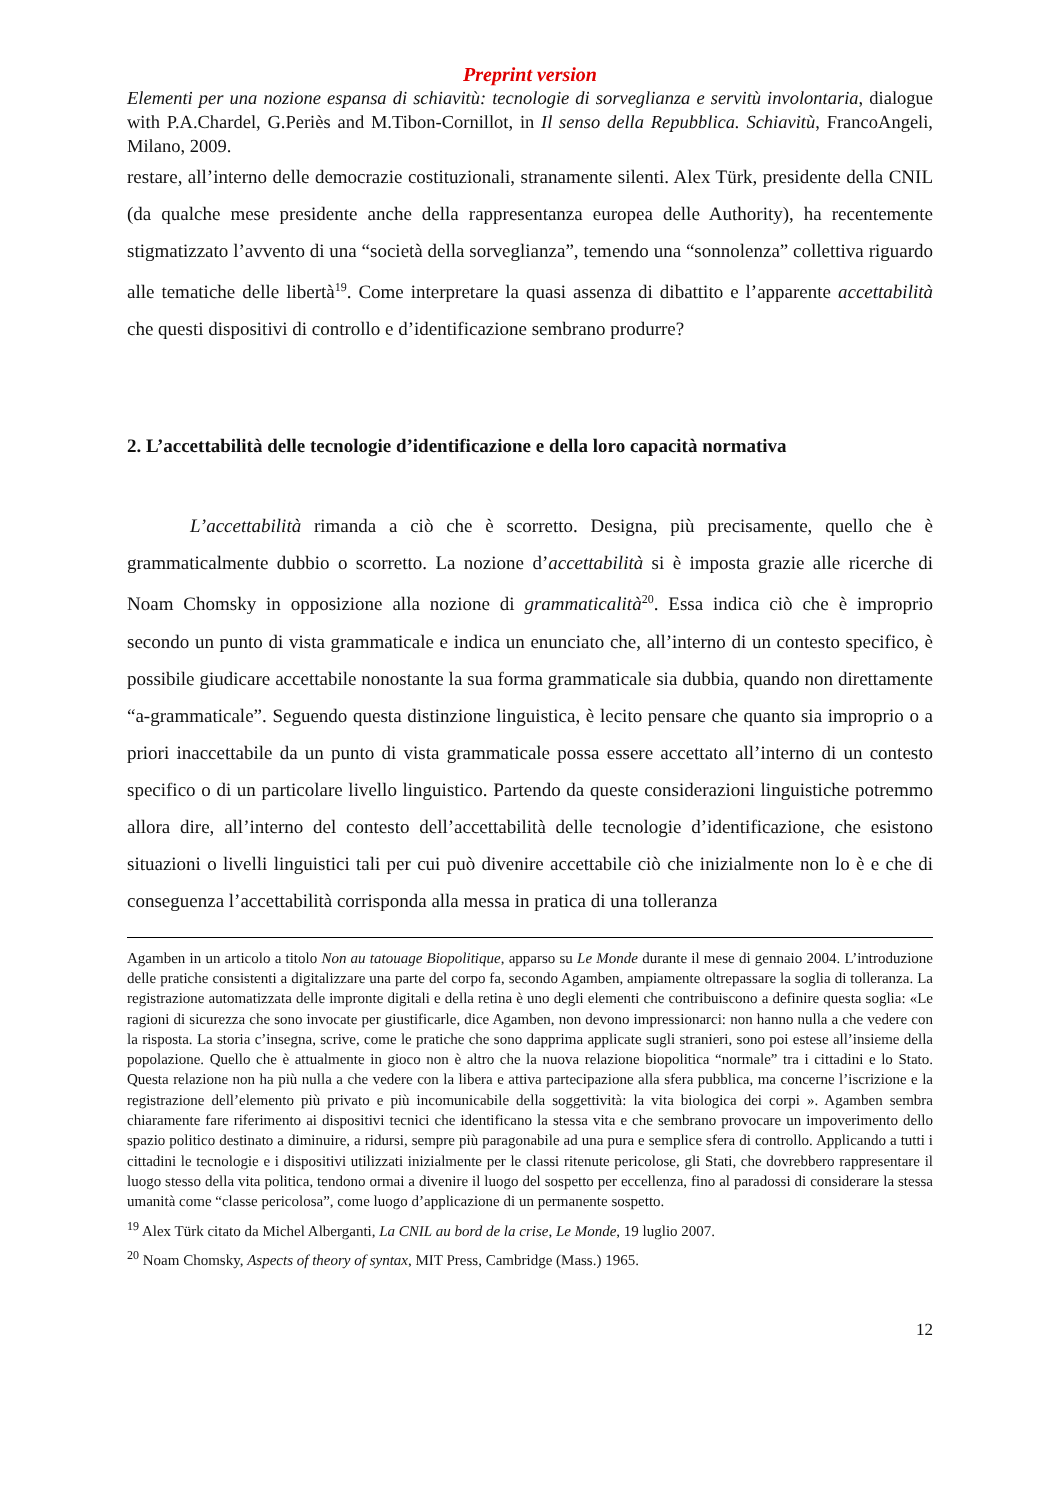Preprint version
Elementi per una nozione espansa di schiavitù: tecnologie di sorveglianza e servitù involontaria, dialogue with P.A.Chardel, G.Periès and M.Tibon-Cornillot, in Il senso della Repubblica. Schiavitù, FrancoAngeli, Milano, 2009.
restare, all’interno delle democrazie costituzionali, stranamente silenti. Alex Türk, presidente della CNIL (da qualche mese presidente anche della rappresentanza europea delle Authority), ha recentemente stigmatizzato l’avvento di una “società della sorveglianza”, temendo una “sonnolenza” collettiva riguardo alle tematiche delle libertà<sup>19</sup>. Come interpretare la quasi assenza di dibattito e l’apparente accettabilità che questi dispositivi di controllo e d’identificazione sembrano produrre?
2. L’accettabilità delle tecnologie d’identificazione e della loro capacità normativa
L’accettabilità rimanda a ciò che è scorretto. Designa, più precisamente, quello che è grammaticalmente dubbio o scorretto. La nozione d’accettabilità si è imposta grazie alle ricerche di Noam Chomsky in opposizione alla nozione di grammaticalità<sup>20</sup>. Essa indica ciò che è improprio secondo un punto di vista grammaticale e indica un enunciato che, all’interno di un contesto specifico, è possibile giudicare accettabile nonostante la sua forma grammaticale sia dubbia, quando non direttamente “a-grammaticale”. Seguendo questa distinzione linguistica, è lecito pensare che quanto sia improprio o a priori inaccettabile da un punto di vista grammaticale possa essere accettato all’interno di un contesto specifico o di un particolare livello linguistico. Partendo da queste considerazioni linguistiche potremmo allora dire, all’interno del contesto dell’accettabilità delle tecnologie d’identificazione, che esistono situazioni o livelli linguistici tali per cui può divenire accettabile ciò che inizialmente non lo è e che di conseguenza l’accettabilità corrisponda alla messa in pratica di una tolleranza
Agamben in un articolo a titolo Non au tatouage Biopolitique, apparso su Le Monde durante il mese di gennaio 2004. L’introduzione delle pratiche consistenti a digitalizzare una parte del corpo fa, secondo Agamben, ampiamente oltrepassare la soglia di tolleranza. La registrazione automatizzata delle impronte digitali e della retina è uno degli elementi che contribuiscono a definire questa soglia: «Le ragioni di sicurezza che sono invocate per giustificarle, dice Agamben, non devono impressionarci: non hanno nulla a che vedere con la risposta. La storia c’insegna, scrive, come le pratiche che sono dapprima applicate sugli stranieri, sono poi estese all’insieme della popolazione. Quello che è attualmente in gioco non è altro che la nuova relazione biopolitica “normale” tra i cittadini e lo Stato. Questa relazione non ha più nulla a che vedere con la libera e attiva partecipazione alla sfera pubblica, ma concerne l’iscrizione e la registrazione dell’elemento più privato e più incomunicabile della soggettività: la vita biologica dei corpi ». Agamben sembra chiaramente fare riferimento ai dispositivi tecnici che identificano la stessa vita e che sembrano provocare un impoverimento dello spazio politico destinato a diminuire, a ridursi, sempre più paragonabile ad una pura e semplice sfera di controllo. Applicando a tutti i cittadini le tecnologie e i dispositivi utilizzati inizialmente per le classi ritenute pericolose, gli Stati, che dovrebbero rappresentare il luogo stesso della vita politica, tendono ormai a divenire il luogo del sospetto per eccellenza, fino al paradossi di considerare la stessa umanità come “classe pericolosa”, come luogo d’applicazione di un permanente sospetto.
<sup>19</sup> Alex Türk citato da Michel Alberganti, La CNIL au bord de la crise, Le Monde, 19 luglio 2007.
<sup>20</sup> Noam Chomsky, Aspects of theory of syntax, MIT Press, Cambridge (Mass.) 1965.
12